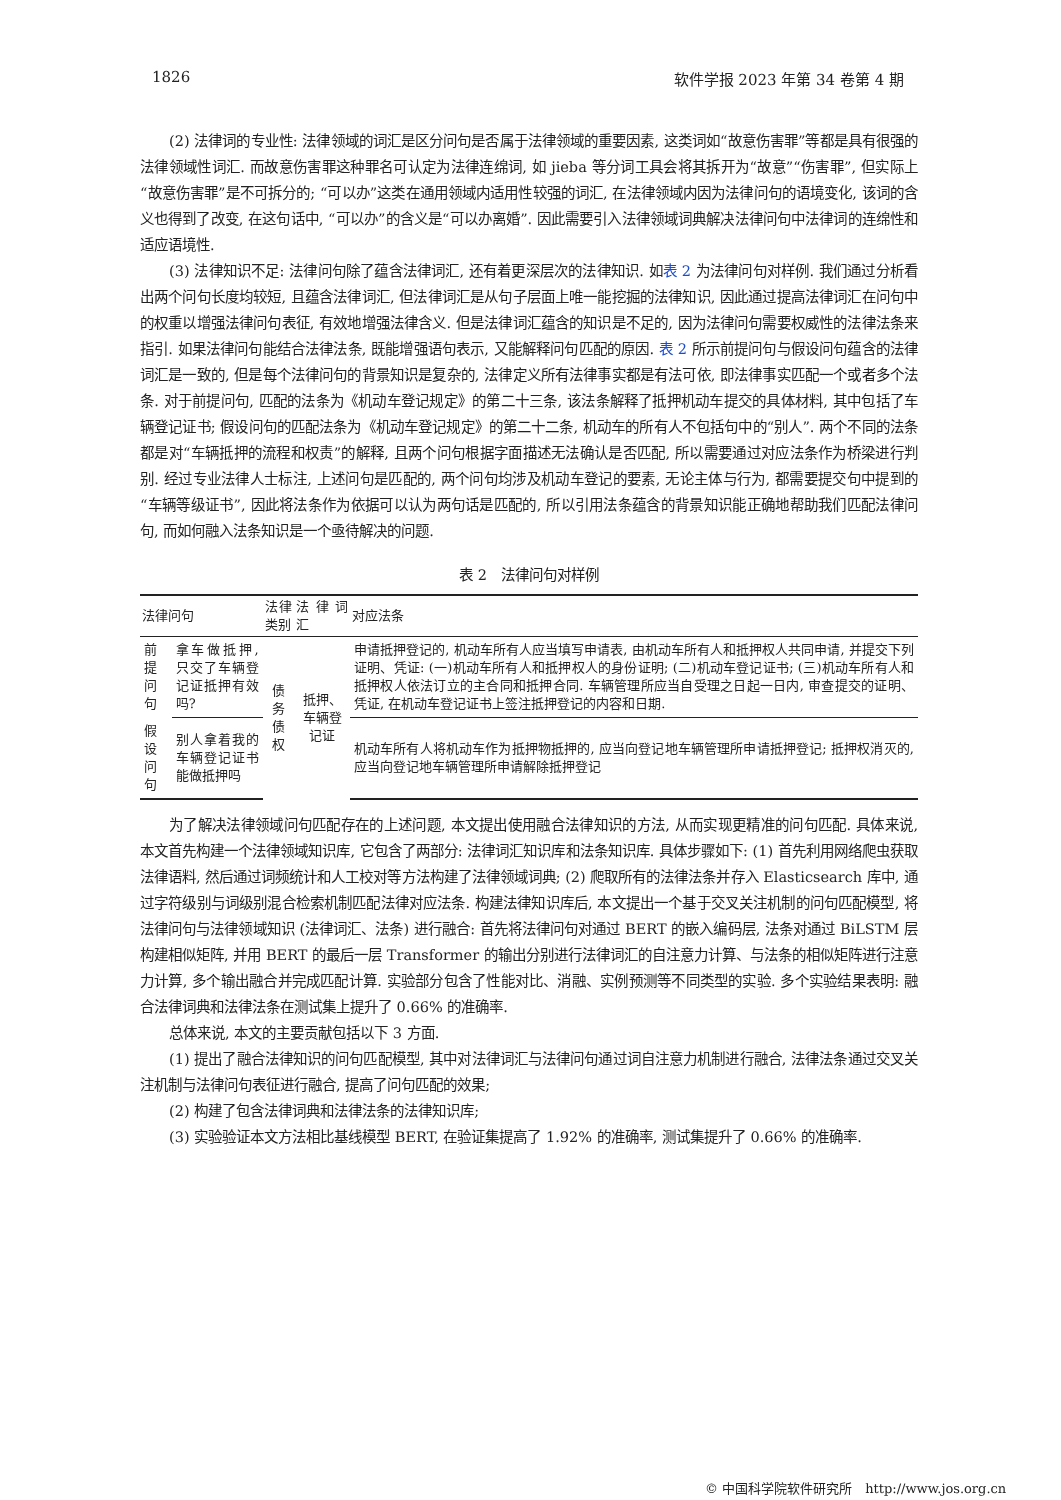1826 软件学报 2023 年第 34 卷第 4 期
(2) 法律词的专业性: 法律领域的词汇是区分问句是否属于法律领域的重要因素, 这类词如“故意伤害罪”等都是具有很强的法律领域性词汇. 而故意伤害罪这种罪名可认定为法律连绵词, 如 jieba 等分词工具会将其拆开为“故意”“伤害罪”, 但实际上“故意伤害罪”是不可拆分的; “可以办”这类在通用领域内适用性较强的词汇, 在法律领域内因为法律问句的语境变化, 该词的含义也得到了改变, 在这句话中, “可以办”的含义是“可以办离婚”. 因此需要引入法律领域词典解决法律问句中法律词的连绵性和适应语境性.
(3) 法律知识不足: 法律问句除了蕴含法律词汇, 还有着更深层次的法律知识. 如表 2 为法律问句对样例. 我们通过分析看出两个问句长度均较短, 且蕴含法律词汇, 但法律词汇是从句子层面上唯一能挖掘的法律知识, 因此通过提高法律词汇在问句中的权重以增强法律问句表征, 有效地增强法律含义. 但是法律词汇蕴含的知识是不足的, 因为法律问句需要权威性的法律法条来指引. 如果法律问句能结合法律法条, 既能增强语句表示, 又能解释问句匹配的原因. 表 2 所示前提问句与假设问句蕴含的法律词汇是一致的, 但是每个法律问句的背景知识是复杂的, 法律定义所有法律事实都是有法可依, 即法律事实匹配一个或者多个法条. 对于前提问句, 匹配的法条为《机动车登记规定》的第二十三条, 该法条解释了抵押机动车提交的具体材料, 其中包括了车辆登记证书; 假设问句的匹配法条为《机动车登记规定》的第二十二条, 机动车的所有人不包括句中的“别人”. 两个不同的法条都是对“车辆抵押的流程和权责”的解释, 且两个问句根据字面描述无法确认是否匹配, 所以需要通过对应法条作为桥梁进行判别. 经过专业法律人士标注, 上述问句是匹配的, 两个问句均涉及机动车登记的要素, 无论主体与行为, 都需要提交句中提到的“车辆等级证书”, 因此将法条作为依据可以认为两句话是匹配的, 所以引用法条蕴含的背景知识能正确地帮助我们匹配法律问句, 而如何融入法条知识是一个亟待解决的问题.
表 2　法律问句对样例
| 法律问句 | | 法律类别 | 法律词汇 | 对应法条 |
| --- | --- | --- | --- | --- |
| 前提问句 | 拿车做抵押, 只交了车辆登记证抵押有效吗? | 债务债权 | 抵押、车辆登记证 | 申请抵押登记的, 机动车所有人应当填写申请表, 由机动车所有人和抵押权人共同申请, 并提交下列证明、凭证: (一)机动车所有人和抵押权人的身份证明; (二)机动车登记证书; (三)机动车所有人和抵押权人依法订立的主合同和抵押合同. 车辆管理所应当自受理之日起一日内, 审查提交的证明、凭证, 在机动车登记证书上签注抵押登记的内容和日期. |
| 假设问句 | 别人拿着我的车辆登记证书能做抵押吗 | | | 机动车所有人将机动车作为抵押物抵押的, 应当向登记地车辆管理所申请抵押登记; 抵押权消灭的, 应当向登记地车辆管理所申请解除抵押登记 |
为了解决法律领域问句匹配存在的上述问题, 本文提出使用融合法律知识的方法, 从而实现更精准的问句匹配. 具体来说, 本文首先构建一个法律领域知识库, 它包含了两部分: 法律词汇知识库和法条知识库. 具体步骤如下: (1) 首先利用网络爬虫获取法律语料, 然后通过词频统计和人工校对等方法构建了法律领域词典; (2) 爬取所有的法律法条并存入 Elasticsearch 库中, 通过字符级别与词级别混合检索机制匹配法律对应法条. 构建法律知识库后, 本文提出一个基于交叉关注机制的问句匹配模型, 将法律问句与法律领域知识 (法律词汇、法条) 进行融合: 首先将法律问句对通过 BERT 的嵌入编码层, 法条对通过 BiLSTM 层构建相似矩阵, 并用 BERT 的最后一层 Transformer 的输出分别进行法律词汇的自注意力计算、与法条的相似矩阵进行注意力计算, 多个输出融合并完成匹配计算. 实验部分包含了性能对比、消融、实例预测等不同类型的实验. 多个实验结果表明: 融合法律词典和法律法条在测试集上提升了 0.66% 的准确率.
总体来说, 本文的主要贡献包括以下 3 方面.
(1) 提出了融合法律知识的问句匹配模型, 其中对法律词汇与法律问句通过词自注意力机制进行融合, 法律法条通过交叉关注机制与法律问句表征进行融合, 提高了问句匹配的效果;
(2) 构建了包含法律词典和法律法条的法律知识库;
(3) 实验验证本文方法相比基线模型 BERT, 在验证集提高了 1.92% 的准确率, 测试集提升了 0.66% 的准确率.
© 中国科学院软件研究所　http://www.jos.org.cn